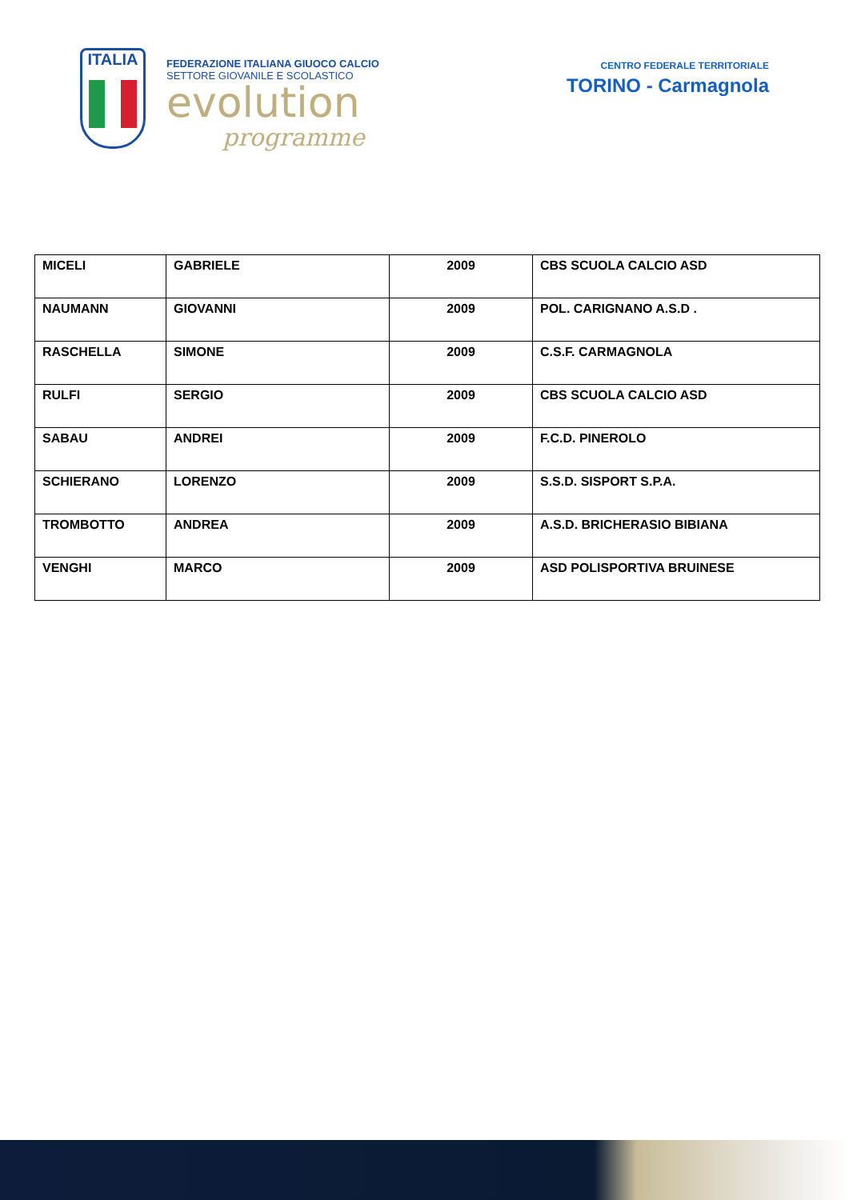ITALIA
FEDERAZIONE ITALIANA GIUOCO CALCIO
SETTORE GIOVANILE E SCOLASTICO
evolution
programme
CENTRO FEDERALE TERRITORIALE
TORINO - Carmagnola
| MICELI | GABRIELE | 2009 | CBS SCUOLA CALCIO ASD |
| NAUMANN | GIOVANNI | 2009 | POL. CARIGNANO A.S.D . |
| RASCHELLA | SIMONE | 2009 | C.S.F. CARMAGNOLA |
| RULFI | SERGIO | 2009 | CBS SCUOLA CALCIO ASD |
| SABAU | ANDREI | 2009 | F.C.D. PINEROLO |
| SCHIERANO | LORENZO | 2009 | S.S.D. SISPORT S.P.A. |
| TROMBOTTO | ANDREA | 2009 | A.S.D. BRICHERASIO BIBIANA |
| VENGHI | MARCO | 2009 | ASD POLISPORTIVA BRUINESE |